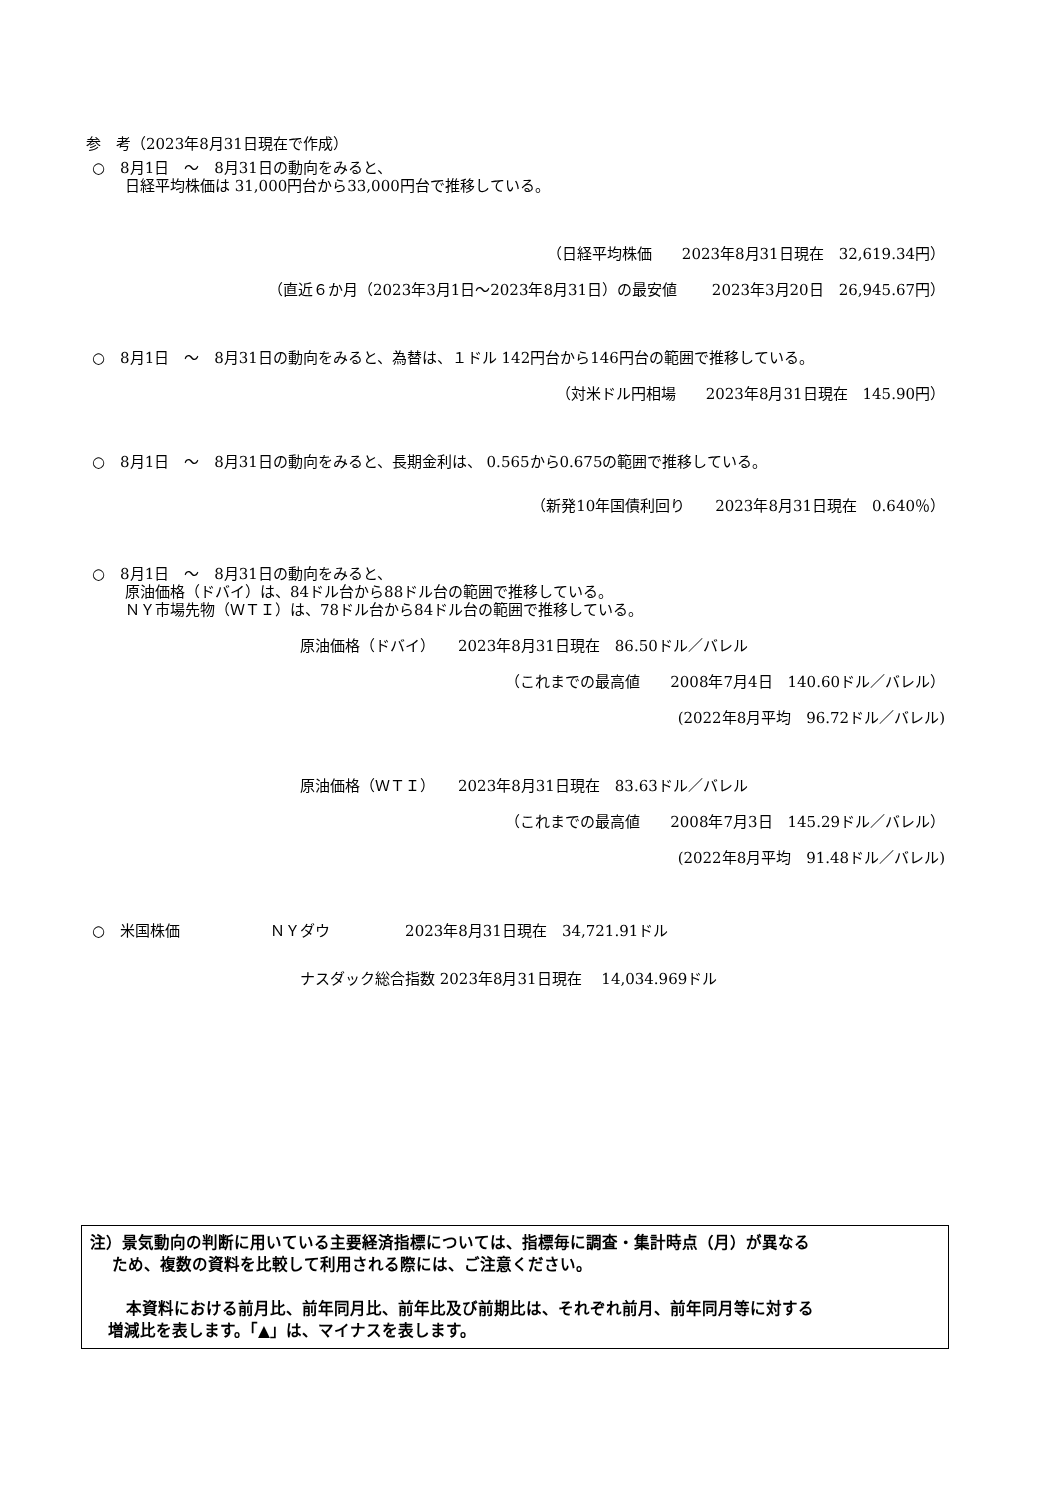参　考（2023年8月31日現在で作成）
○　8月1日　～　8月31日の動向をみると、
日経平均株価は 31,000円台から33,000円台で推移している。
（日経平均株価　　2023年8月31日現在　32,619.34円）
（直近６か月（2023年3月1日～2023年8月31日）の最安値　　 2023年3月20日　26,945.67円）
○　8月1日　～　8月31日の動向をみると、為替は、１ドル 142円台から146円台の範囲で推移している。
（対米ドル円相場　　2023年8月31日現在　145.90円）
○　8月1日　～　8月31日の動向をみると、長期金利は、 0.565から0.675の範囲で推移している。
（新発10年国債利回り　　2023年8月31日現在　0.640％）
○　8月1日　～　8月31日の動向をみると、
原油価格（ドバイ）は、84ドル台から88ドル台の範囲で推移している。
ＮＹ市場先物（ＷＴＩ）は、78ドル台から84ドル台の範囲で推移している。
原油価格（ドバイ）　　2023年8月31日現在　86.50ドル／バレル
（これまでの最高値　　2008年7月4日　140.60ドル／バレル）
(2022年8月平均　96.72ドル／バレル)
原油価格（ＷＴＩ）　　2023年8月31日現在　83.63ドル／バレル
（これまでの最高値　　2008年7月3日　145.29ドル／バレル）
(2022年8月平均　91.48ドル／バレル)
○　米国株価　　　　　　ＮＹダウ　　　　　2023年8月31日現在　34,721.91ドル
ナスダック総合指数 2023年8月31日現在　 14,034.969ドル
注）景気動向の判断に用いている主要経済指標については、指標毎に調査・集計時点（月）が異なる
ため、複数の資料を比較して利用される際には、ご注意ください。
本資料における前月比、前年同月比、前年比及び前期比は、それぞれ前月、前年同月等に対する
増減比を表します。「▲」は、マイナスを表します。